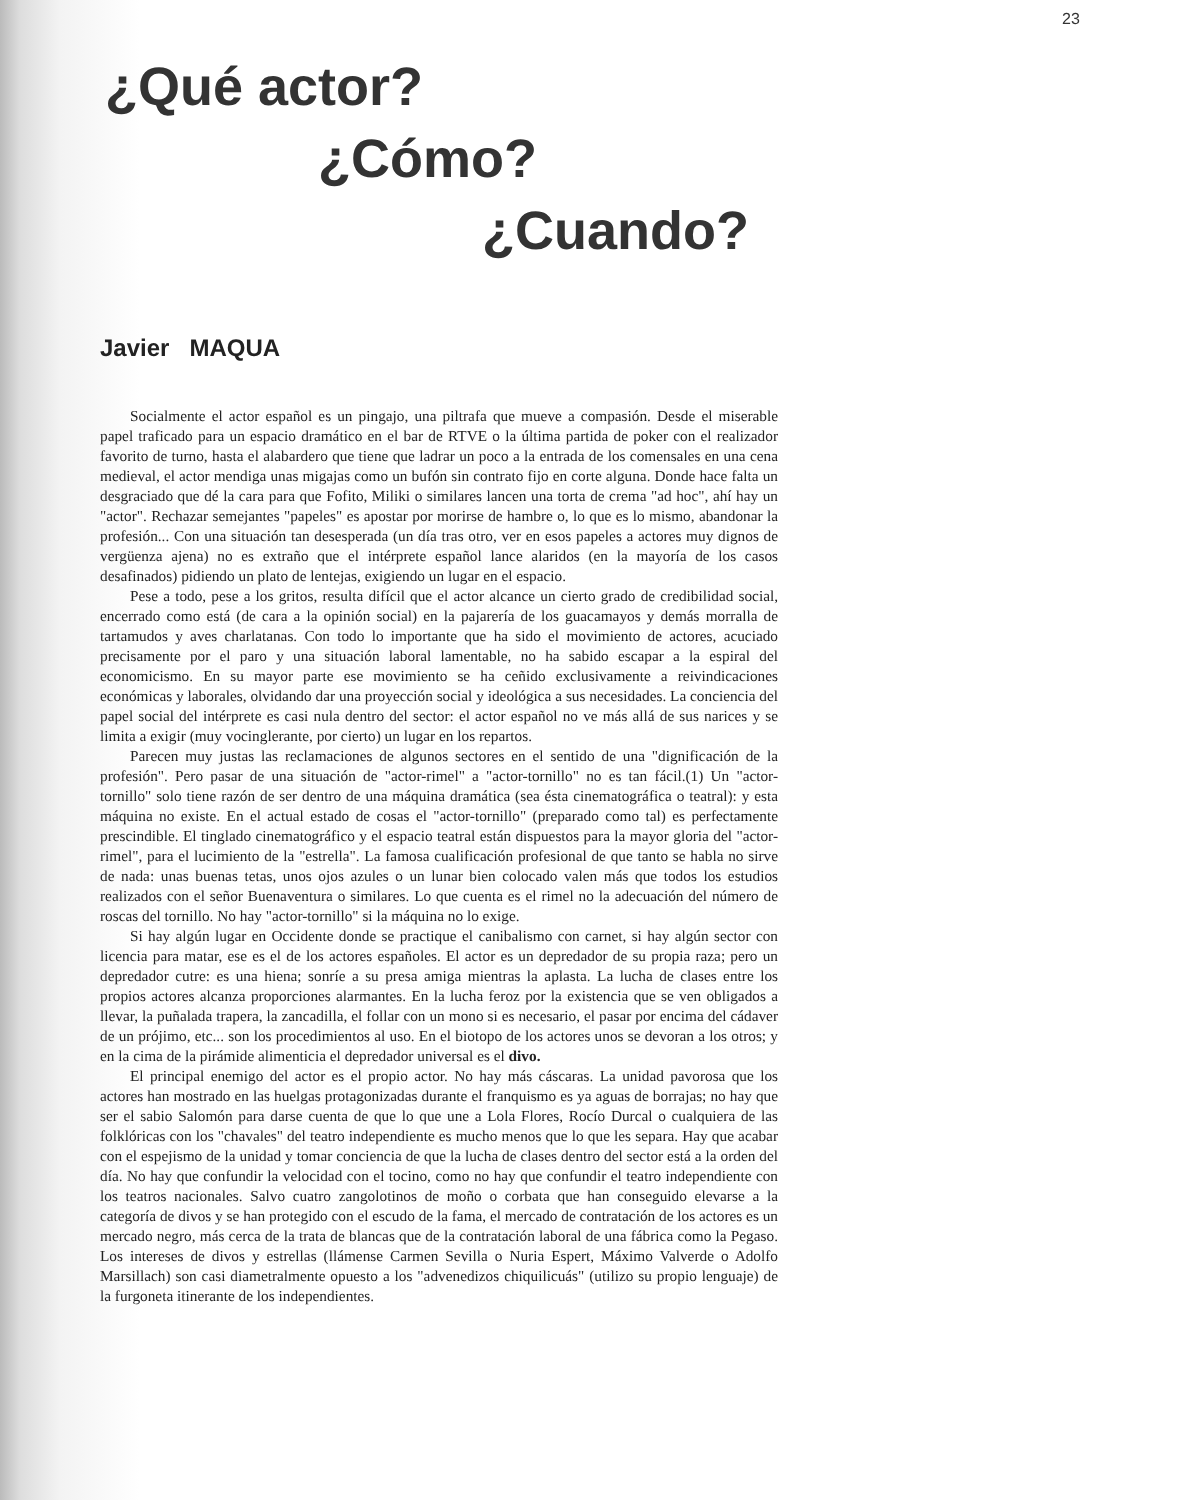23
¿Qué actor?
¿Cómo?
¿Cuando?
Javier MAQUA
Socialmente el actor español es un pingajo, una piltrafa que mueve a compasión. Desde el miserable papel traficado para un espacio dramático en el bar de RTVE o la última partida de poker con el realizador favorito de turno, hasta el alabardero que tiene que ladrar un poco a la entrada de los comensales en una cena medieval, el actor mendiga unas migajas como un bufón sin contrato fijo en corte alguna. Donde hace falta un desgraciado que dé la cara para que Fofito, Miliki o similares lancen una torta de crema "ad hoc", ahí hay un "actor". Rechazar semejantes "papeles" es apostar por morirse de hambre o, lo que es lo mismo, abandonar la profesión... Con una situación tan desesperada (un día tras otro, ver en esos papeles a actores muy dignos de vergüenza ajena) no es extraño que el intérprete español lance alaridos (en la mayoría de los casos desafinados) pidiendo un plato de lentejas, exigiendo un lugar en el espacio.
Pese a todo, pese a los gritos, resulta difícil que el actor alcance un cierto grado de credibilidad social, encerrado como está (de cara a la opinión social) en la pajarería de los guacamayos y demás morralla de tartamudos y aves charlatanas. Con todo lo importante que ha sido el movimiento de actores, acuciado precisamente por el paro y una situación laboral lamentable, no ha sabido escapar a la espiral del economicismo. En su mayor parte ese movimiento se ha ceñido exclusivamente a reivindicaciones económicas y laborales, olvidando dar una proyección social y ideológica a sus necesidades. La conciencia del papel social del intérprete es casi nula dentro del sector: el actor español no ve más allá de sus narices y se limita a exigir (muy vocinglerante, por cierto) un lugar en los repartos.
Parecen muy justas las reclamaciones de algunos sectores en el sentido de una "dignificación de la profesión". Pero pasar de una situación de "actor-rimel" a "actor-tornillo" no es tan fácil.(1) Un "actor-tornillo" solo tiene razón de ser dentro de una máquina dramática (sea ésta cinematográfica o teatral): y esta máquina no existe. En el actual estado de cosas el "actor-tornillo" (preparado como tal) es perfectamente prescindible. El tinglado cinematográfico y el espacio teatral están dispuestos para la mayor gloria del "actor-rimel", para el lucimiento de la "estrella". La famosa cualificación profesional de que tanto se habla no sirve de nada: unas buenas tetas, unos ojos azules o un lunar bien colocado valen más que todos los estudios realizados con el señor Buenaventura o similares. Lo que cuenta es el rimel no la adecuación del número de roscas del tornillo. No hay "actor-tornillo" si la máquina no lo exige.
Si hay algún lugar en Occidente donde se practique el canibalismo con carnet, si hay algún sector con licencia para matar, ese es el de los actores españoles. El actor es un depredador de su propia raza; pero un depredador cutre: es una hiena; sonríe a su presa amiga mientras la aplasta. La lucha de clases entre los propios actores alcanza proporciones alarmantes. En la lucha feroz por la existencia que se ven obligados a llevar, la puñalada trapera, la zancadilla, el follar con un mono si es necesario, el pasar por encima del cádaver de un prójimo, etc... son los procedimientos al uso. En el biotopo de los actores unos se devoran a los otros; y en la cima de la pirámide alimenticia el depredador universal es el divo.
El principal enemigo del actor es el propio actor. No hay más cáscaras. La unidad pavorosa que los actores han mostrado en las huelgas protagonizadas durante el franquismo es ya aguas de borrajas; no hay que ser el sabio Salomón para darse cuenta de que lo que une a Lola Flores, Rocío Durcal o cualquiera de las folklóricas con los "chavales" del teatro independiente es mucho menos que lo que les separa. Hay que acabar con el espejismo de la unidad y tomar conciencia de que la lucha de clases dentro del sector está a la orden del día. No hay que confundir la velocidad con el tocino, como no hay que confundir el teatro independiente con los teatros nacionales. Salvo cuatro zangolotinos de moño o corbata que han conseguido elevarse a la categoría de divos y se han protegido con el escudo de la fama, el mercado de contratación de los actores es un mercado negro, más cerca de la trata de blancas que de la contratación laboral de una fábrica como la Pegaso. Los intereses de divos y estrellas (llámense Carmen Sevilla o Nuria Espert, Máximo Valverde o Adolfo Marsillach) son casi diametralmente opuesto a los "advenedizos chiquilicuás" (utilizo su propio lenguaje) de la furgoneta itinerante de los independientes.